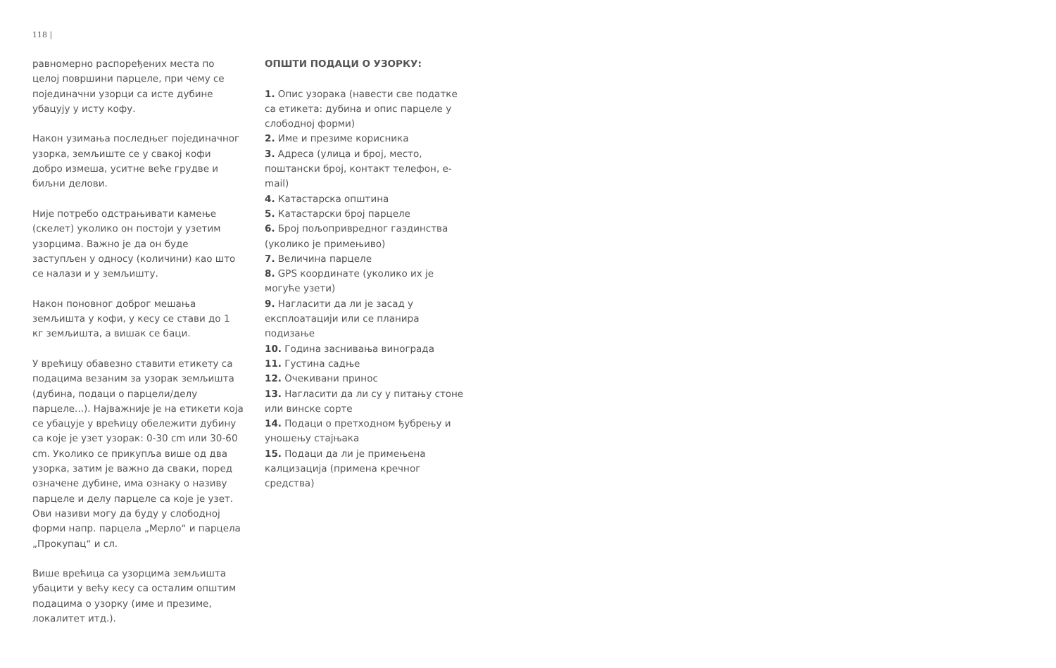118 |
равномерно распоређених места по целој површини парцеле, при чему се појединачни узорци са исте дубине убацују у исту кофу.
Након узимања последњег појединачног узорка, земљиште се у свакој кофи добро измеша, уситне веће грудве и биљни делови.
Није потребо одстрањивати камење (скелет) уколико он постоји у узетим узорцима. Важно је да он буде заступљен у односу (количини) као што се налази и у земљишту.
Након поновног доброг мешања земљишта у кофи, у кесу се стави до 1 кг земљишта, а вишак се баци.
У врећицу обавезно ставити етикету са подацима везаним за узорак земљишта (дубина, подаци о парцели/делу парцеле...). Најважније је на етикети која се убацује у врећицу обележити дубину са које је узет узорак: 0-30 cm или 30-60 cm. Уколико се прикупља више од два узорка, затим је важно да сваки, поред означене дубине, има ознаку о називу парцеле и делу парцеле са које је узет. Ови називи могу да буду у слободној форми напр. парцела „Мерло“ и парцела „Прокупац“ и сл.
Више врећица са узорцима земљишта убацити у већу кесу са осталим општим подацима о узорку (име и презиме, локалитет итд.).
ОПШТИ ПОДАЦИ О УЗОРКУ:
1. Опис узорака (навести све податке са етикета: дубина и опис парцеле у слободној форми)
2. Име и презиме корисника
3. Адреса (улица и број, место, поштански број, контакт телефон, e-mail)
4. Катастарска општина
5. Катастарски број парцеле
6. Број пољопривредног газдинства (уколико је примењиво)
7. Величина парцеле
8. GPS координате (уколико их је могуће узети)
9. Нагласити да ли је засад у експлоатацији или се планира подизање
10. Година заснивања винограда
11. Густина садње
12. Очекивани принос
13. Нагласити да ли су у питању стоне или винске сорте
14. Подаци о претходном ђубрењу и уношењу стајњака
15. Подаци да ли је примењена калцизација (примена кречног средства)